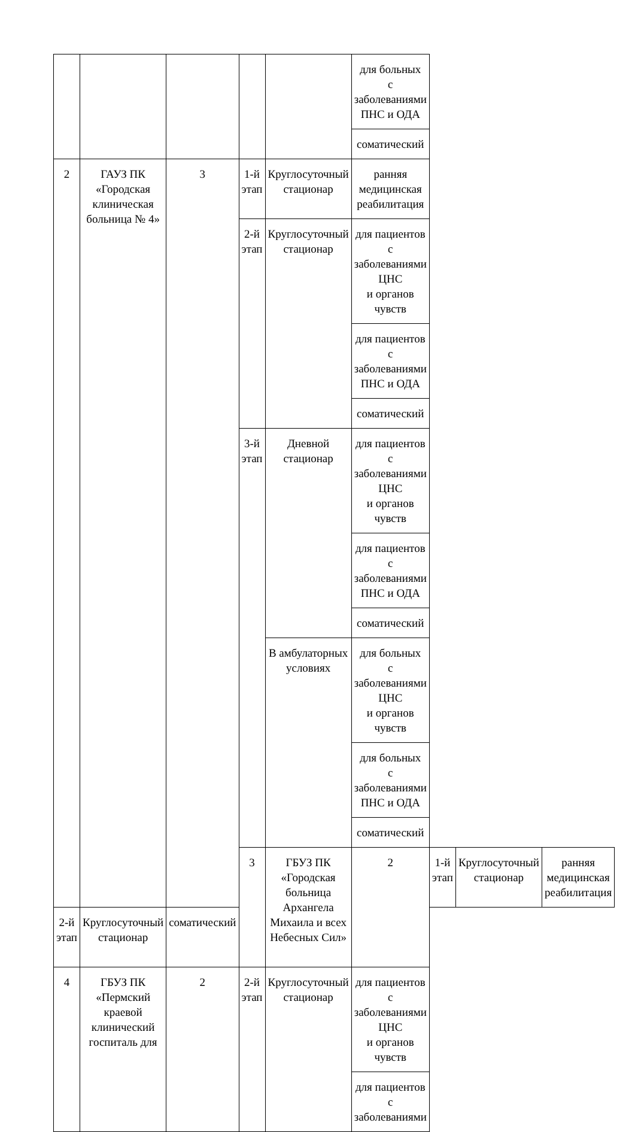| | | | | | для больных с заболеваниями ПНС и ОДА | | | |
| | | | | | соматический | | | |
| 2 | ГАУЗ ПК «Городская клиническая больница № 4» | 3 | 1-й этап | Круглосуточный стационар | ранняя медицинская реабилитация | | | |
| | | | 2-й этап | Круглосуточный стационар | для пациентов с заболеваниями ЦНС и органов чувств | | | |
| | | | | | для пациентов с заболеваниями ПНС и ОДА | | | |
| | | | | | соматический | | | |
| | | | 3-й этап | Дневной стационар | для пациентов с заболеваниями ЦНС и органов чувств | | | |
| | | | | | для пациентов с заболеваниями ПНС и ОДА | | | |
| | | | | | соматический | | | |
| | | | | В амбулаторных условиях | для больных с заболеваниями ЦНС и органов чувств | | | |
| | | | | | для больных с заболеваниями ПНС и ОДА | | | |
| | | | | | соматический | | | |
| | | | 3 | ГБУЗ ПК «Городская больница Архангела Михаила и всех Небесных Сил» | 2 | 1-й этап | Круглосуточный стационар | ранняя медицинская реабилитация |
| 2-й этап | Круглосуточный стационар | соматический | | | | | | |
| 4 | ГБУЗ ПК «Пермский краевой клинический госпиталь для | 2 | 2-й этап | Круглосуточный стационар | для пациентов с заболеваниями ЦНС и органов чувств | | | |
| | | | | | для пациентов с заболеваниями | | | |